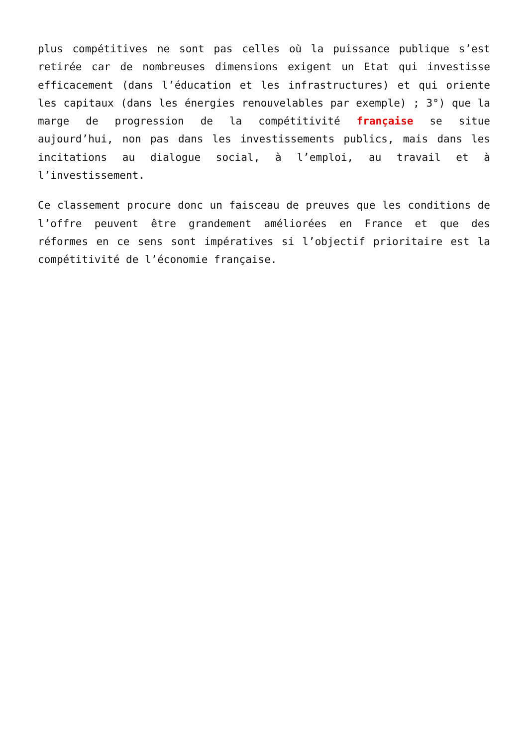plus compétitives ne sont pas celles où la puissance publique s’est retirée car de nombreuses dimensions exigent un Etat qui investisse efficacement (dans l’éducation et les infrastructures) et qui oriente les capitaux (dans les énergies renouvelables par exemple) ; 3°) que la marge de progression de la compétitivité française se situe aujourd’hui, non pas dans les investissements publics, mais dans les incitations au dialogue social, à l’emploi, au travail et à l’investissement.
Ce classement procure donc un faisceau de preuves que les conditions de l’offre peuvent être grandement améliorées en France et que des réformes en ce sens sont impératives si l’objectif prioritaire est la compétitivité de l’économie française.